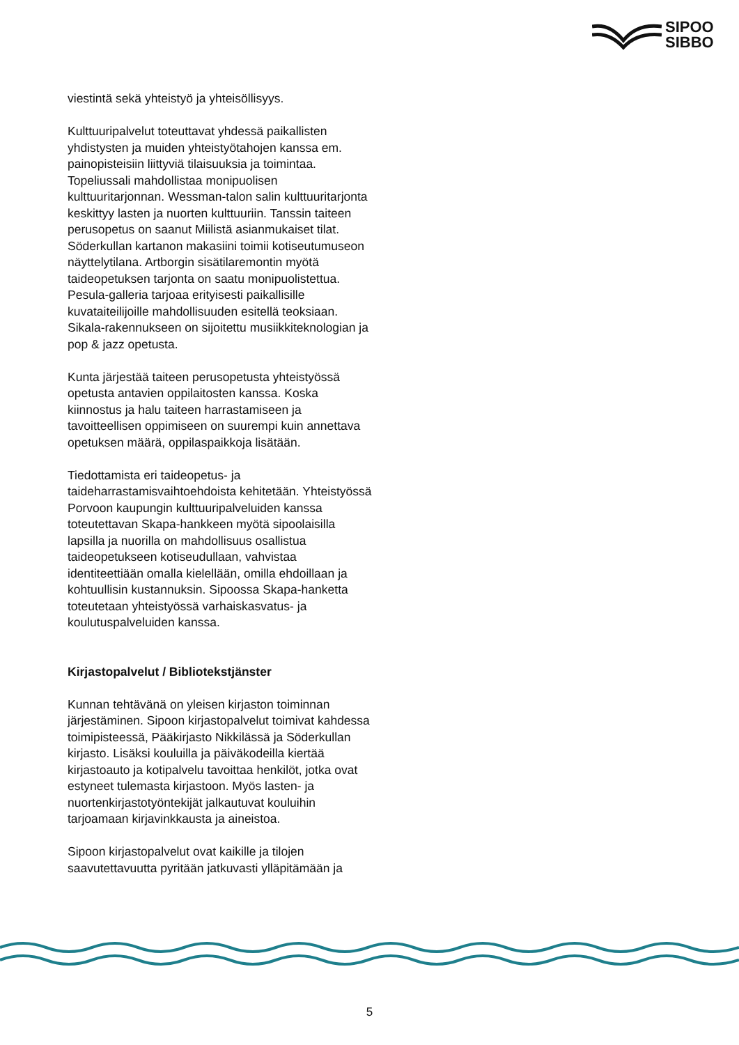SIPOO
SIBBO
viestintä sekä yhteistyö ja yhteisöllisyys.
Kulttuuripalvelut toteuttavat yhdessä paikallisten yhdistysten ja muiden yhteistyötahojen kanssa em. painopisteisiin liittyviä tilaisuuksia ja toimintaa. Topeliussali mahdollistaa monipuolisen kulttuuritarjonnan. Wessman-talon salin kulttuuritarjonta keskittyy lasten ja nuorten kulttuuriin. Tanssin taiteen perusopetus on saanut Miilistä asianmukaiset tilat. Söderkullan kartanon makasiini toimii kotiseutumuseon näyttelytilana. Artborgin sisätilaremontin myötä taideopetuksen tarjonta on saatu monipuolistettua. Pesula-galleria tarjoaa erityisesti paikallisille kuvataiteilijoille mahdollisuuden esitellä teoksiaan. Sikala-rakennukseen on sijoitettu musiikkiteknologian ja pop & jazz opetusta.
Kunta järjestää taiteen perusopetusta yhteistyössä opetusta antavien oppilaitosten kanssa. Koska kiinnostus ja halu taiteen harrastamiseen ja tavoitteellisen oppimiseen on suurempi kuin annettava opetuksen määrä, oppilaspaikkoja lisätään.
Tiedottamista eri taideopetus- ja taideharrastamisvaihtoehdoista kehitetään. Yhteistyössä Porvoon kaupungin kulttuuripalveluiden kanssa toteutettavan Skapa-hankkeen myötä sipoolaisilla lapsilla ja nuorilla on mahdollisuus osallistua taideopetukseen kotiseudullaan, vahvistaa identiteettiään omalla kielellään, omilla ehdoillaan ja kohtuullisin kustannuksin. Sipoossa Skapa-hanketta toteutetaan yhteistyössä varhaiskasvatus- ja koulutuspalveluiden kanssa.
Kirjastopalvelut / Bibliotekstjänster
Kunnan tehtävänä on yleisen kirjaston toiminnan järjestäminen. Sipoon kirjastopalvelut toimivat kahdessa toimipisteessä, Pääkirjasto Nikkilässä ja Söderkullan kirjasto. Lisäksi kouluilla ja päiväkodeilla kiertää kirjastoauto ja kotipalvelu tavoittaa henkilöt, jotka ovat estyneet tulemasta kirjastoon. Myös lasten- ja nuortenkirjastotyöntekijät jalkautuvat kouluihin tarjoamaan kirjavinkkausta ja aineistoa.
Sipoon kirjastopalvelut ovat kaikille ja tilojen saavutettavuutta pyritään jatkuvasti ylläpitämään ja
5